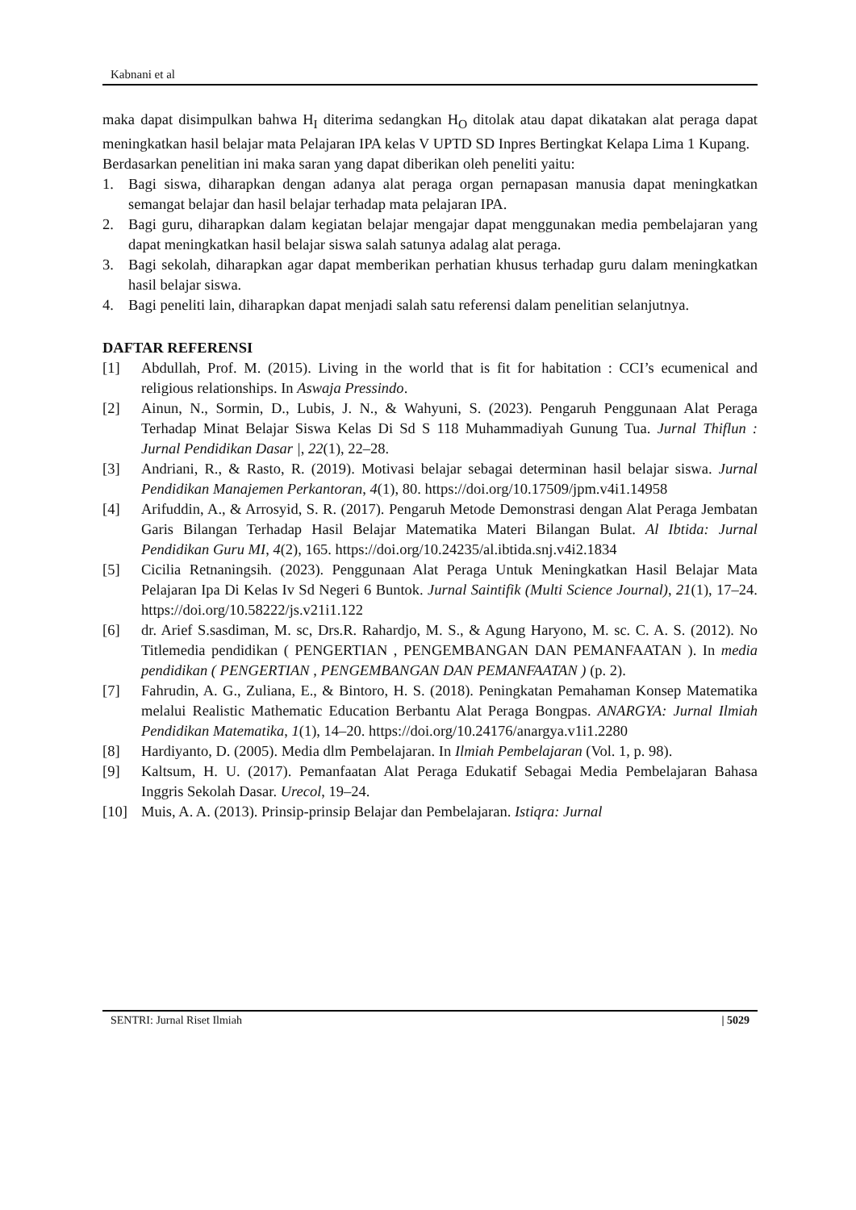Kabnani et al
maka dapat disimpulkan bahwa H<sub>I</sub> diterima sedangkan H<sub>O</sub> ditolak atau dapat dikatakan alat peraga dapat meningkatkan hasil belajar mata Pelajaran IPA kelas V UPTD SD Inpres Bertingkat Kelapa Lima 1 Kupang.
Berdasarkan penelitian ini maka saran yang dapat diberikan oleh peneliti yaitu:
1. Bagi siswa, diharapkan dengan adanya alat peraga organ pernapasan manusia dapat meningkatkan semangat belajar dan hasil belajar terhadap mata pelajaran IPA.
2. Bagi guru, diharapkan dalam kegiatan belajar mengajar dapat menggunakan media pembelajaran yang dapat meningkatkan hasil belajar siswa salah satunya adalag alat peraga.
3. Bagi sekolah, diharapkan agar dapat memberikan perhatian khusus terhadap guru dalam meningkatkan hasil belajar siswa.
4. Bagi peneliti lain, diharapkan dapat menjadi salah satu referensi dalam penelitian selanjutnya.
DAFTAR REFERENSI
[1] Abdullah, Prof. M. (2015). Living in the world that is fit for habitation : CCI’s ecumenical and religious relationships. In Aswaja Pressindo.
[2] Ainun, N., Sormin, D., Lubis, J. N., & Wahyuni, S. (2023). Pengaruh Penggunaan Alat Peraga Terhadap Minat Belajar Siswa Kelas Di Sd S 118 Muhammadiyah Gunung Tua. Jurnal Thiflun : Jurnal Pendidikan Dasar |, 22(1), 22–28.
[3] Andriani, R., & Rasto, R. (2019). Motivasi belajar sebagai determinan hasil belajar siswa. Jurnal Pendidikan Manajemen Perkantoran, 4(1), 80. https://doi.org/10.17509/jpm.v4i1.14958
[4] Arifuddin, A., & Arrosyid, S. R. (2017). Pengaruh Metode Demonstrasi dengan Alat Peraga Jembatan Garis Bilangan Terhadap Hasil Belajar Matematika Materi Bilangan Bulat. Al Ibtida: Jurnal Pendidikan Guru MI, 4(2), 165. https://doi.org/10.24235/al.ibtida.snj.v4i2.1834
[5] Cicilia Retnaningsih. (2023). Penggunaan Alat Peraga Untuk Meningkatkan Hasil Belajar Mata Pelajaran Ipa Di Kelas Iv Sd Negeri 6 Buntok. Jurnal Saintifik (Multi Science Journal), 21(1), 17–24. https://doi.org/10.58222/js.v21i1.122
[6] dr. Arief S.sasdiman, M. sc, Drs.R. Rahardjo, M. S., & Agung Haryono, M. sc. C. A. S. (2012). No Titlemedia pendidikan ( PENGERTIAN , PENGEMBANGAN DAN PEMANFAATAN ). In media pendidikan ( PENGERTIAN , PENGEMBANGAN DAN PEMANFAATAN ) (p. 2).
[7] Fahrudin, A. G., Zuliana, E., & Bintoro, H. S. (2018). Peningkatan Pemahaman Konsep Matematika melalui Realistic Mathematic Education Berbantu Alat Peraga Bongpas. ANARGYA: Jurnal Ilmiah Pendidikan Matematika, 1(1), 14–20. https://doi.org/10.24176/anargya.v1i1.2280
[8] Hardiyanto, D. (2005). Media dlm Pembelajaran. In Ilmiah Pembelajaran (Vol. 1, p. 98).
[9] Kaltsum, H. U. (2017). Pemanfaatan Alat Peraga Edukatif Sebagai Media Pembelajaran Bahasa Inggris Sekolah Dasar. Urecol, 19–24.
[10] Muis, A. A. (2013). Prinsip-prinsip Belajar dan Pembelajaran. Istiqra: Jurnal
SENTRI: Jurnal Riset Ilmiah | 5029